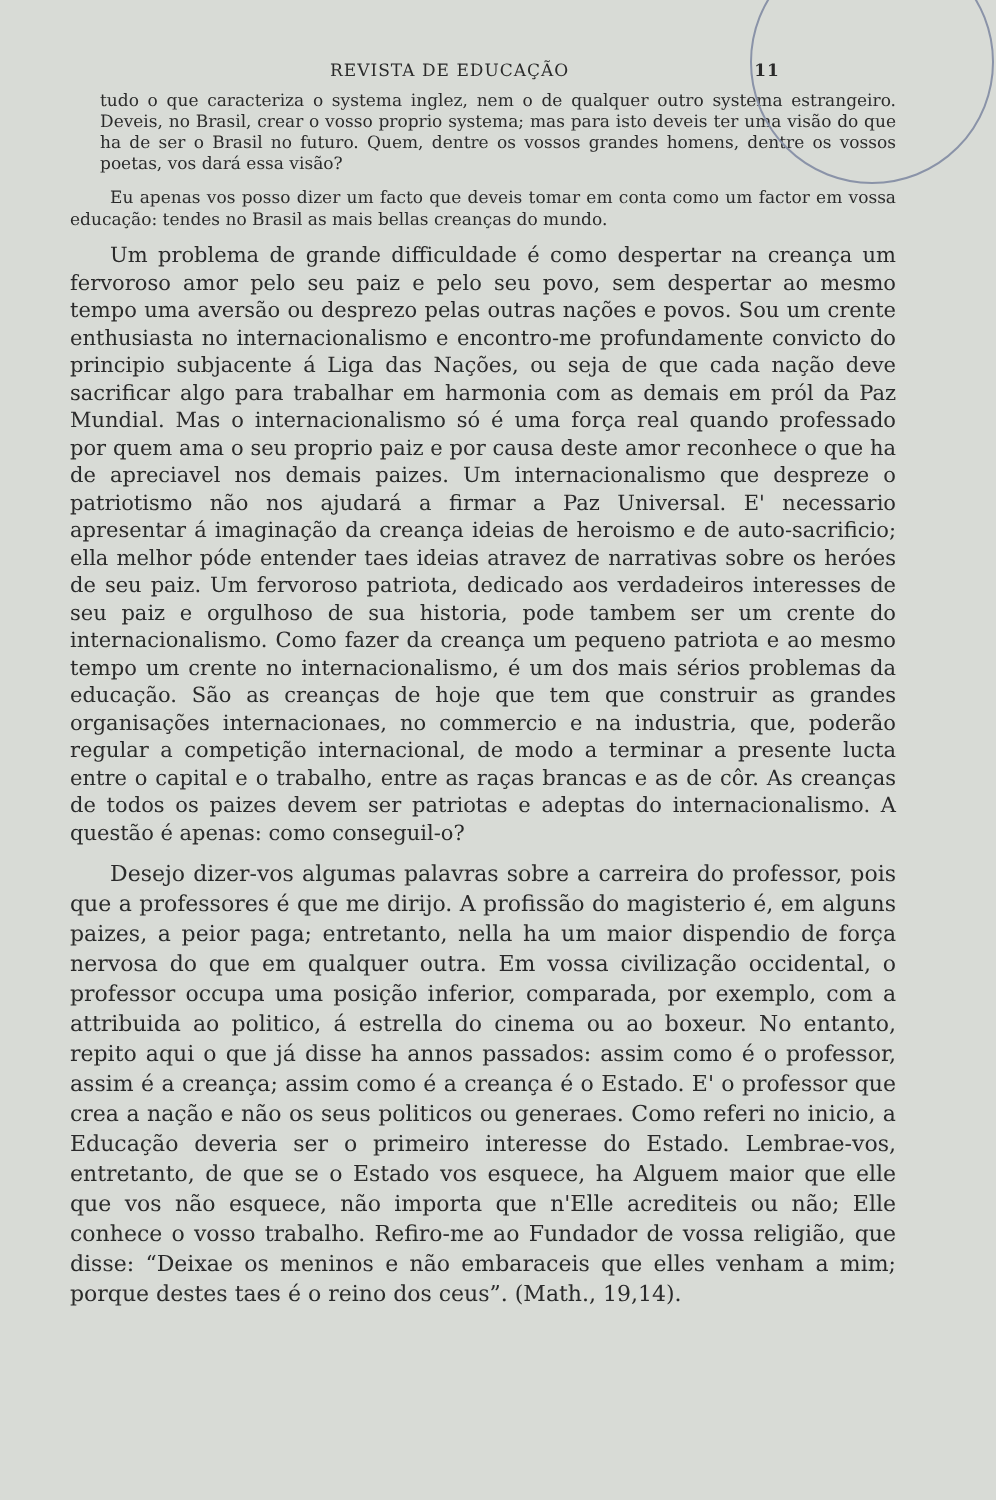REVISTA DE EDUCAÇÃO 11
tudo o que caracteriza o systema inglez, nem o de qualquer outro systema estrangeiro. Deveis, no Brasil, crear o vosso proprio systema; mas para isto deveis ter uma visão do que ha de ser o Brasil no futuro. Quem, dentre os vossos grandes homens, dentre os vossos poetas, vos dará essa visão?
Eu apenas vos posso dizer um facto que deveis tomar em conta como um factor em vossa educação: tendes no Brasil as mais bellas creanças do mundo.
Um problema de grande difficuldade é como despertar na creança um fervoroso amor pelo seu paiz e pelo seu povo, sem despertar ao mesmo tempo uma aversão ou desprezo pelas outras nações e povos. Sou um crente enthusiasta no internacionalismo e encontro-me profundamente convicto do principio subjacente á Liga das Nações, ou seja de que cada nação deve sacrificar algo para trabalhar em harmonia com as demais em pról da Paz Mundial. Mas o internacionalismo só é uma força real quando professado por quem ama o seu proprio paiz e por causa deste amor reconhece o que ha de apreciavel nos demais paizes. Um internacionalismo que despreze o patriotismo não nos ajudará a firmar a Paz Universal. E' necessario apresentar á imaginação da creança ideias de heroismo e de auto-sacrificio; ella melhor póde entender taes ideias atravez de narrativas sobre os heróes de seu paiz. Um fervoroso patriota, dedicado aos verdadeiros interesses de seu paiz e orgulhoso de sua historia, pode tambem ser um crente do internacionalismo. Como fazer da creança um pequeno patriota e ao mesmo tempo um crente no internacionalismo, é um dos mais sérios problemas da educação. São as creanças de hoje que tem que construir as grandes organisações internacionaes, no commercio e na industria, que, poderão regular a competição internacional, de modo a terminar a presente lucta entre o capital e o trabalho, entre as raças brancas e as de côr. As creanças de todos os paizes devem ser patriotas e adeptas do internacionalismo. A questão é apenas: como conseguil-o?
Desejo dizer-vos algumas palavras sobre a carreira do professor, pois que a professores é que me dirijo. A profissão do magisterio é, em alguns paizes, a peior paga; entretanto, nella ha um maior dispendio de força nervosa do que em qualquer outra. Em vossa civilização occidental, o professor occupa uma posição inferior, comparada, por exemplo, com a attribuida ao politico, á estrella do cinema ou ao boxeur. No entanto, repito aqui o que já disse ha annos passados: assim como é o professor, assim é a creança; assim como é a creança é o Estado. E' o professor que crea a nação e não os seus politicos ou generaes. Como referi no inicio, a Educação deveria ser o primeiro interesse do Estado. Lembrae-vos, entretanto, de que se o Estado vos esquece, ha Alguem maior que elle que vos não esquece, não importa que n'Elle acrediteis ou não; Elle conhece o vosso trabalho. Refiro-me ao Fundador de vossa religião, que disse: “Deixae os meninos e não embaraceis que elles venham a mim; porque destes taes é o reino dos ceus”. (Math., 19,14).